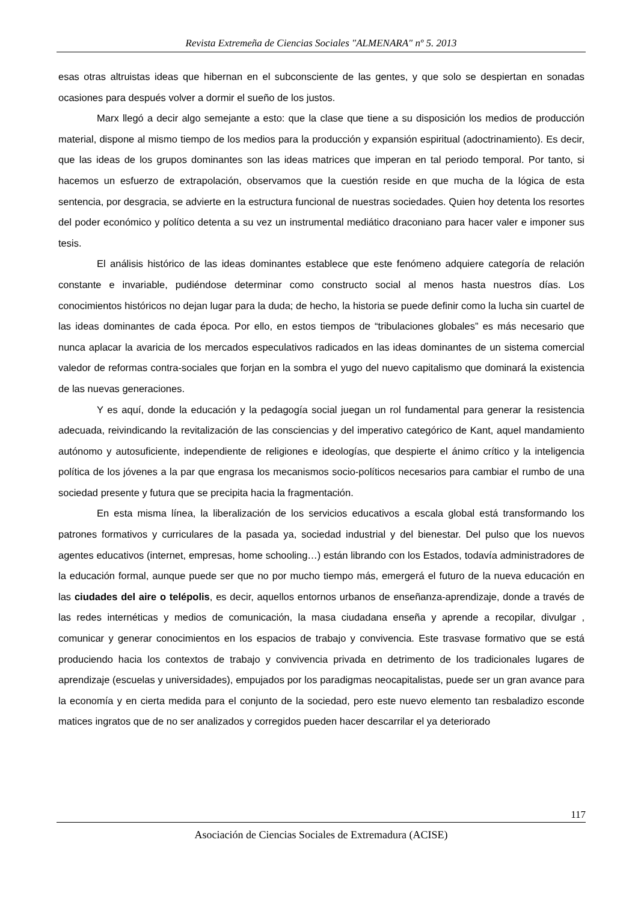Revista Extremeña de Ciencias Sociales "ALMENARA" nº 5. 2013
esas otras altruistas ideas que hibernan en el subconsciente de las gentes, y que solo se despiertan en sonadas ocasiones para después volver a dormir el sueño de los justos.
Marx llegó a decir algo semejante a esto: que la clase que tiene a su disposición los medios de producción material, dispone al mismo tiempo de los medios para la producción y expansión espiritual (adoctrinamiento). Es decir, que las ideas de los grupos dominantes son las ideas matrices que imperan en tal periodo temporal. Por tanto, si hacemos un esfuerzo de extrapolación, observamos que la cuestión reside en que mucha de la lógica de esta sentencia, por desgracia, se advierte en la estructura funcional de nuestras sociedades. Quien hoy detenta los resortes del poder económico y político detenta a su vez un instrumental mediático draconiano para hacer valer e imponer sus tesis.
El análisis histórico de las ideas dominantes establece que este fenómeno adquiere categoría de relación constante e invariable, pudiéndose determinar como constructo social al menos hasta nuestros días. Los conocimientos históricos no dejan lugar para la duda; de hecho, la historia se puede definir como la lucha sin cuartel de las ideas dominantes de cada época. Por ello, en estos tiempos de “tribulaciones globales” es más necesario que nunca aplacar la avaricia de los mercados especulativos radicados en las ideas dominantes de un sistema comercial valedor de reformas contra-sociales que forjan en la sombra el yugo del nuevo capitalismo que dominará la existencia de las nuevas generaciones.
Y es aquí, donde la educación y la pedagogía social juegan un rol fundamental para generar la resistencia adecuada, reivindicando la revitalización de las consciencias y del imperativo categórico de Kant, aquel mandamiento autónomo y autosuficiente, independiente de religiones e ideologías, que despierte el ánimo crítico y la inteligencia política de los jóvenes a la par que engrasa los mecanismos socio-políticos necesarios para cambiar el rumbo de una sociedad presente y futura que se precipita hacia la fragmentación.
En esta misma línea, la liberalización de los servicios educativos a escala global está transformando los patrones formativos y curriculares de la pasada ya, sociedad industrial y del bienestar. Del pulso que los nuevos agentes educativos (internet, empresas, home schooling…) están librando con los Estados, todavía administradores de la educación formal, aunque puede ser que no por mucho tiempo más, emergerá el futuro de la nueva educación en las ciudades del aire o telépolis, es decir, aquellos entornos urbanos de enseñanza-aprendizaje, donde a través de las redes internéticas y medios de comunicación, la masa ciudadana enseña y aprende a recopilar, divulgar , comunicar y generar conocimientos en los espacios de trabajo y convivencia. Este trasvase formativo que se está produciendo hacia los contextos de trabajo y convivencia privada en detrimento de los tradicionales lugares de aprendizaje (escuelas y universidades), empujados por los paradigmas neocapitalistas, puede ser un gran avance para la economía y en cierta medida para el conjunto de la sociedad, pero este nuevo elemento tan resbaladizo esconde matices ingratos que de no ser analizados y corregidos pueden hacer descarrilar el ya deteriorado
117
Asociación de Ciencias Sociales de Extremadura (ACISE)